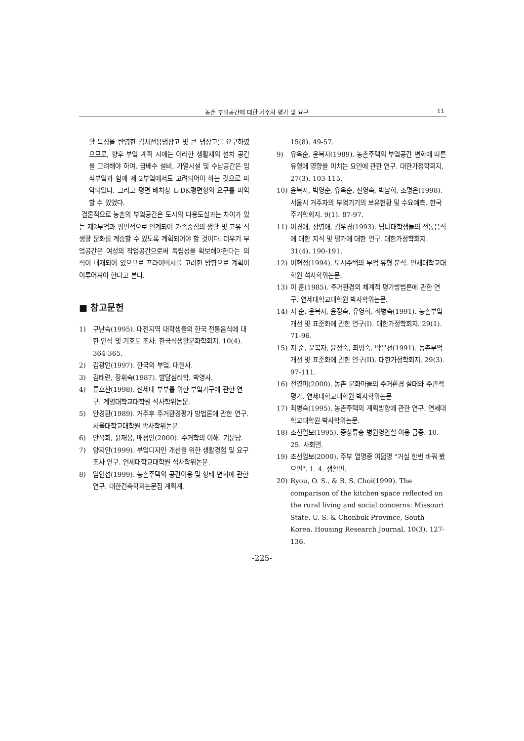농촌 부엌공간에 대한 거주자 평가 및 요구 11
활 특성을 반영한 김치전용냉장고 및 큰 냉장고를 요구하였으므로, 향후 부엌 계획 시에는 이러한 생활재의 설치 공간을 고려해야 하며, 급배수 설비, 가열시설 및 수납공간은 입식부엌과 함께 제 2부엌에서도 고려되어야 하는 것으로 파악되었다. 그리고 평면 배치상 L-DK평면형의 요구를 파악할 수 있었다.
결론적으로 농촌의 부엌공간은 도시의 다용도실과는 차이가 있는 제2부엌과 평면적으로 연계되어 가족중심의 생활 및 고유 식생활 문화를 계승할 수 있도록 계획되어야 할 것이다. 더우기 부엌공간은 여성의 작업공간으로써 독립성을 확보해야한다는 의식이 내재되어 있으므로 프라이버시를 고려한 방향으로 계획이 이루어져야 한다고 본다.
■ 참고문헌
1) 구난숙(1995). 대전지역 대학생들의 한국 전통음식에 대한 인식 및 기호도 조사. 한국식생활문화학회지. 10(4). 364-365.
2) 김광언(1997). 한국의 부엌. 대원사.
3) 김태련, 장휘숙(1987). 발달심리학. 박영사.
4) 류호찬(1998). 신세대 부부를 위한 부엌가구에 관한 연구. 계명대학교대학원 석사학위논문.
5) 안경환(1989). 거주후 주거환경평가 방법론에 관한 연구. 서울대학교대학원 박사학위논문.
6) 안옥희, 윤재웅, 배정인(2000). 주거학의 이해. 기문당.
7) 양지안(1999). 부엌디자인 개선을 위한 생활경험 및 요구조사 연구. 연세대학교대학원 석사학위논문.
8) 엄인섭(1999). 농촌주택의 공간이용 및 형태 변화에 관한 연구. 대한건축학회논문집 계획계.
15(8). 49-57.
9) 유옥순, 윤복자(1989). 농촌주택의 부엌공간 변화에 따른 유형에 영향을 미치는 요인에 관한 연구. 대한가정학회지, 27(3). 103-115.
10) 윤복자, 박영순, 유옥순, 신영숙, 박남희, 조명은(1998). 서울시 거주자의 부엌기기의 보유현황 및 수요예측. 한국주거학회지. 9(1). 87-97.
11) 이경애, 장영애, 김우경(1993). 남녀대학생들의 전통음식에 대한 지식 및 평가에 대한 연구. 대한가정학회지. 31(4). 190-191.
12) 이현정(1994). 도시주택의 부엌 유형 분석. 연세대학교대학원 석사학위논문.
13) 이 훈(1985). 주거환경의 체계적 평가방법론에 관한 연구. 연세대학교대학원 박사학위논문.
14) 지 순, 윤복자, 윤정숙, 유영희, 최병숙(1991). 농촌부엌 개선 및 표준화에 관한 연구(I). 대한가정학회지. 29(1). 71-96.
15) 지 순, 윤복자, 윤정숙, 최병숙, 박은선(1991). 농촌부엌 개선 및 표준화에 관한 연구(II). 대한가정학회지. 29(3). 97-111.
16) 전영미(2000). 농촌 문화마을의 주거환경 실태와 주관적 평가. 연세대학교대학원 박사학위논문
17) 최병숙(1995). 농촌주택의 계획방향에 관한 연구. 연세대학교대학원 박사학위논문.
18) 조선일보(1995). 중상류층 병원영안실 이용 급증. 10. 25. 사회면.
19) 조선일보(2000). 주부 열명중 여덟명 "거실 한번 바꿔 봤으면". 1. 4. 생활면.
20) Ryou, O. S., & B. S. Choi(1999). The comparison of the kitchen space reflected on the rural living and social concerns: Missouri State, U. S. & Chonbuk Province, South Korea. Housing Research Journal, 10(3). 127-136.
-225-